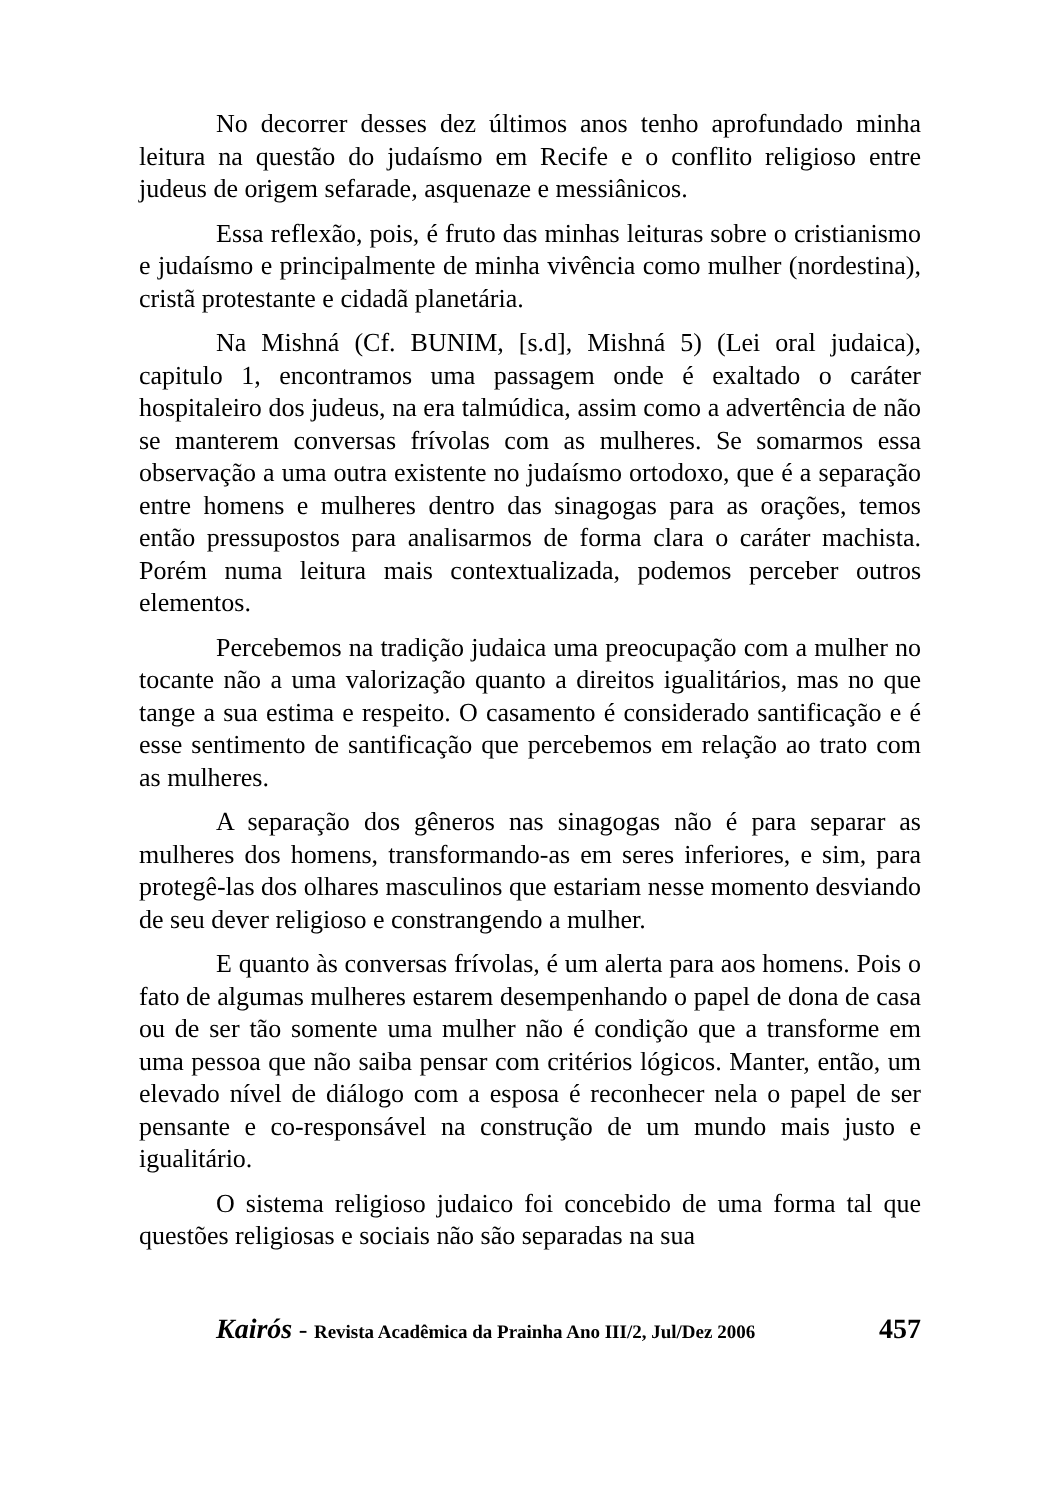No decorrer desses dez últimos anos tenho aprofundado minha leitura na questão do judaísmo em Recife e o conflito religioso entre judeus de origem sefarade, asquenaze e messiânicos.
Essa reflexão, pois, é fruto das minhas leituras sobre o cristianismo e judaísmo e principalmente de minha vivência como mulher (nordestina), cristã protestante e cidadã planetária.
Na Mishná (Cf. BUNIM, [s.d], Mishná 5) (Lei oral judaica), capitulo 1, encontramos uma passagem onde é exaltado o caráter hospitaleiro dos judeus, na era talmúdica, assim como a advertência de não se manterem conversas frívolas com as mulheres. Se somarmos essa observação a uma outra existente no judaísmo ortodoxo, que é a separação entre homens e mulheres dentro das sinagogas para as orações, temos então pressupostos para analisarmos de forma clara o caráter machista. Porém numa leitura mais contextualizada, podemos perceber outros elementos.
Percebemos na tradição judaica uma preocupação com a mulher no tocante não a uma valorização quanto a direitos igualitários, mas no que tange a sua estima e respeito. O casamento é considerado santificação e é esse sentimento de santificação que percebemos em relação ao trato com as mulheres.
A separação dos gêneros nas sinagogas não é para separar as mulheres dos homens, transformando-as em seres inferiores, e sim, para protegê-las dos olhares masculinos que estariam nesse momento desviando de seu dever religioso e constrangendo a mulher.
E quanto às conversas frívolas, é um alerta para aos homens. Pois o fato de algumas mulheres estarem desempenhando o papel de dona de casa ou de ser tão somente uma mulher não é condição que a transforme em uma pessoa que não saiba pensar com critérios lógicos. Manter, então, um elevado nível de diálogo com a esposa é reconhecer nela o papel de ser pensante e co-responsável na construção de um mundo mais justo e igualitário.
O sistema religioso judaico foi concebido de uma forma tal que questões religiosas e sociais não são separadas na sua
Kairós - Revista Acadêmica da Prainha Ano III/2, Jul/Dez 2006 457